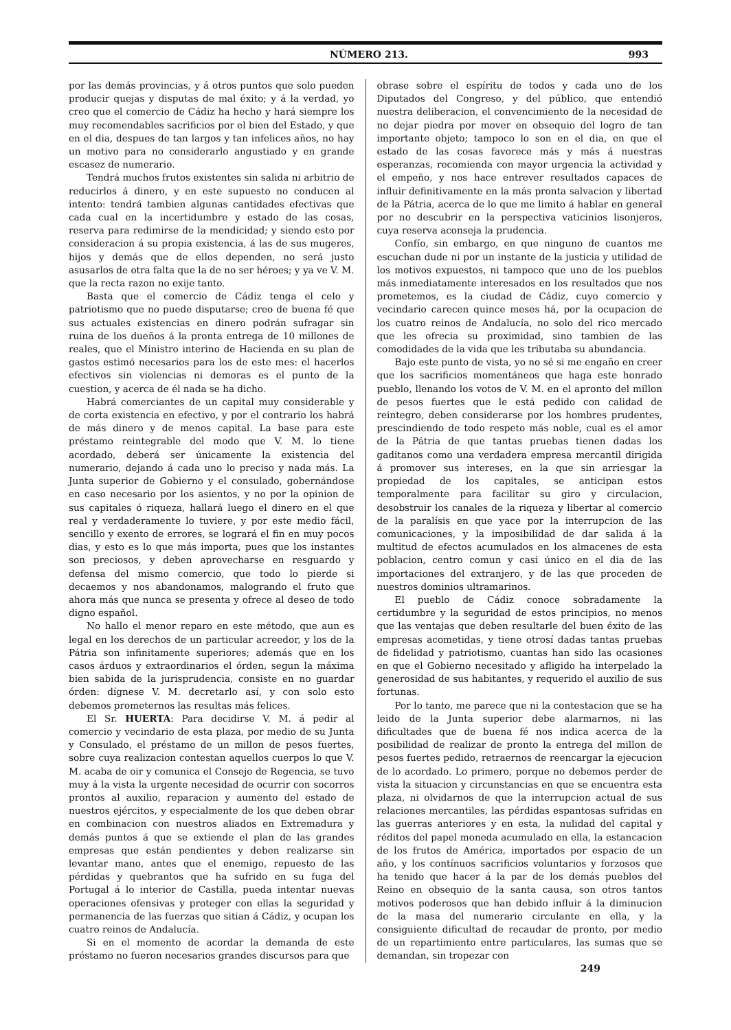NÚMERO 213. 993
por las demás provincias, y á otros puntos que solo pueden producir quejas y disputas de mal éxito; y á la verdad, yo creo que el comercio de Cádiz ha hecho y hará siempre los muy recomendables sacrificios por el bien del Estado, y que en el dia, despues de tan largos y tan infelices años, no hay un motivo para no considerarlo angustiado y en grande escasez de numerario.
Tendrá muchos frutos existentes sin salida ni arbitrio de reducirlos á dinero, y en este supuesto no conducen al intento: tendrá tambien algunas cantidades efectivas que cada cual en la incertidumbre y estado de las cosas, reserva para redimirse de la mendicidad; y siendo esto por consideracion á su propia existencia, á las de sus mugeres, hijos y demás que de ellos dependen, no será justo asusarlos de otra falta que la de no ser héroes; y ya ve V. M. que la recta razon no exije tanto.
Basta que el comercio de Cádiz tenga el celo y patriotismo que no puede disputarse; creo de buena fé que sus actuales existencias en dinero podrán sufragar sin ruina de los dueños á la pronta entrega de 10 millones de reales, que el Ministro interino de Hacienda en su plan de gastos estimó necesarios para los de este mes: el hacerlos efectivos sin violencias ni demoras es el punto de la cuestion, y acerca de él nada se ha dicho.
Habrá comerciantes de un capital muy considerable y de corta existencia en efectivo, y por el contrario los habrá de más dinero y de menos capital. La base para este préstamo reintegrable del modo que V. M. lo tiene acordado, deberá ser únicamente la existencia del numerario, dejando á cada uno lo preciso y nada más. La Junta superior de Gobierno y el consulado, gobernándose en caso necesario por los asientos, y no por la opinion de sus capitales ó riqueza, hallará luego el dinero en el que real y verdaderamente lo tuviere, y por este medio fácil, sencillo y exento de errores, se logrará el fin en muy pocos dias, y esto es lo que más importa, pues que los instantes son preciosos, y deben aprovecharse en resguardo y defensa del mismo comercio, que todo lo pierde si decaemos y nos abandonamos, malogrando el fruto que ahora más que nunca se presenta y ofrece al deseo de todo digno español.
No hallo el menor reparo en este método, que aun es legal en los derechos de un particular acreedor, y los de la Pátria son infinitamente superiores; además que en los casos árduos y extraordinarios el órden, segun la máxima bien sabida de la jurisprudencia, consiste en no guardar órden: dígnese V. M. decretarlo así, y con solo esto debemos prometernos las resultas más felices.
El Sr. HUERTA: Para decidirse V. M. á pedir al comercio y vecindario de esta plaza, por medio de su Junta y Consulado, el préstamo de un millon de pesos fuertes, sobre cuya realizacion contestan aquellos cuerpos lo que V. M. acaba de oir y comunica el Consejo de Regencia, se tuvo muy á la vista la urgente necesidad de ocurrir con socorros prontos al auxilio, reparacion y aumento del estado de nuestros ejércitos, y especialmente de los que deben obrar en combinacion con nuestros aliados en Extremadura y demás puntos á que se extiende el plan de las grandes empresas que están pendientes y deben realizarse sin levantar mano, antes que el enemigo, repuesto de las pérdidas y quebrantos que ha sufrido en su fuga del Portugal á lo interior de Castilla, pueda intentar nuevas operaciones ofensivas y proteger con ellas la seguridad y permanencia de las fuerzas que sitian á Cádiz, y ocupan los cuatro reinos de Andalucía.
Si en el momento de acordar la demanda de este préstamo no fueron necesarios grandes discursos para que
obrase sobre el espíritu de todos y cada uno de los Diputados del Congreso, y del público, que entendió nuestra deliberacion, el convencimiento de la necesidad de no dejar piedra por mover en obsequio del logro de tan importante objeto; tampoco lo son en el dia, en que el estado de las cosas favorece más y más á nuestras esperanzas, recomienda con mayor urgencia la actividad y el empeño, y nos hace entrever resultados capaces de influir definitivamente en la más pronta salvacion y libertad de la Pátria, acerca de lo que me limito á hablar en general por no descubrir en la perspectiva vaticinios lisonjeros, cuya reserva aconseja la prudencia.
Confío, sin embargo, en que ninguno de cuantos me escuchan dude ni por un instante de la justicia y utilidad de los motivos expuestos, ni tampoco que uno de los pueblos más inmediatamente interesados en los resultados que nos prometemos, es la ciudad de Cádiz, cuyo comercio y vecindario carecen quince meses há, por la ocupacion de los cuatro reinos de Andalucía, no solo del rico mercado que les ofrecia su proximidad, sino tambien de las comodidades de la vida que les tributaba su abundancia.
Bajo este punto de vista, yo no sé si me engaño en creer que los sacrificios momentáneos que haga este honrado pueblo, llenando los votos de V. M. en el apronto del millon de pesos fuertes que le está pedido con calidad de reintegro, deben considerarse por los hombres prudentes, prescindiendo de todo respeto más noble, cual es el amor de la Pátria de que tantas pruebas tienen dadas los gaditanos como una verdadera empresa mercantil dirigida á promover sus intereses, en la que sin arriesgar la propiedad de los capitales, se anticipan estos temporalmente para facilitar su giro y circulacion, desobstruir los canales de la riqueza y libertar al comercio de la paralísis en que yace por la interrupcion de las comunicaciones, y la imposibilidad de dar salida á la multitud de efectos acumulados en los almacenes de esta poblacion, centro comun y casi único en el dia de las importaciones del extranjero, y de las que proceden de nuestros dominios ultramarinos.
El pueblo de Cádiz conoce sobradamente la certidumbre y la seguridad de estos principios, no menos que las ventajas que deben resultarle del buen éxito de las empresas acometidas, y tiene otrosí dadas tantas pruebas de fidelidad y patriotismo, cuantas han sido las ocasiones en que el Gobierno necesitado y afligido ha interpelado la generosidad de sus habitantes, y requerido el auxilio de sus fortunas.
Por lo tanto, me parece que ni la contestacion que se ha leido de la Junta superior debe alarmarnos, ni las dificultades que de buena fé nos indica acerca de la posibilidad de realizar de pronto la entrega del millon de pesos fuertes pedido, retraernos de reencargar la ejecucion de lo acordado. Lo primero, porque no debemos perder de vista la situacion y circunstancias en que se encuentra esta plaza, ni olvidarnos de que la interrupcion actual de sus relaciones mercantiles, las pérdidas espantosas sufridas en las guerras anteriores y en esta, la nulidad del capital y réditos del papel moneda acumulado en ella, la estancacion de los frutos de América, importados por espacio de un año, y los contínuos sacrificios voluntarios y forzosos que ha tenido que hacer á la par de los demás pueblos del Reino en obsequio de la santa causa, son otros tantos motivos poderosos que han debido influir á la diminucion de la masa del numerario circulante en ella, y la consiguiente dificultad de recaudar de pronto, por medio de un repartimiento entre particulares, las sumas que se demandan, sin tropezar con
249